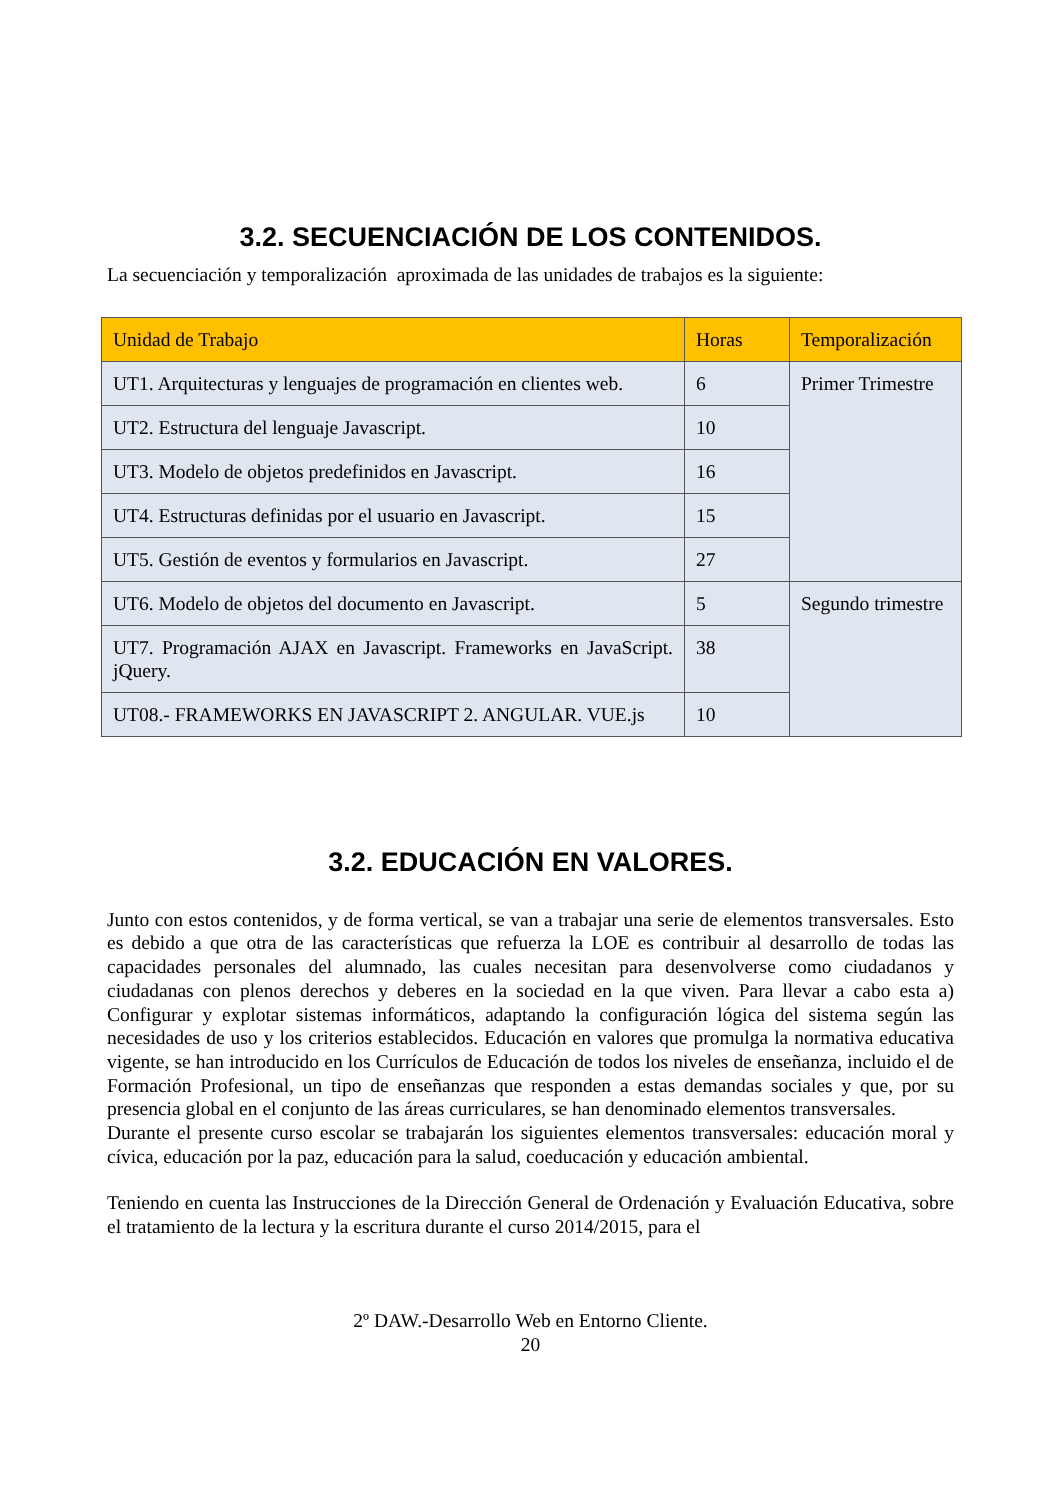3.2. SECUENCIACIÓN DE LOS CONTENIDOS.
La secuenciación y temporalización aproximada de las unidades de trabajos es la siguiente:
| Unidad de Trabajo | Horas | Temporalización |
| --- | --- | --- |
| UT1. Arquitecturas y lenguajes de programación en clientes web. | 6 | Primer Trimestre |
| UT2. Estructura del lenguaje Javascript. | 10 | |
| UT3. Modelo de objetos predefinidos en Javascript. | 16 | |
| UT4. Estructuras definidas por el usuario en Javascript. | 15 | |
| UT5. Gestión de eventos y formularios en Javascript. | 27 | |
| UT6. Modelo de objetos del documento en Javascript. | 5 | Segundo trimestre |
| UT7. Programación AJAX en Javascript. Frameworks en JavaScript. jQuery. | 38 | |
| UT08.- FRAMEWORKS EN JAVASCRIPT 2. ANGULAR. VUE.js | 10 | |
3.2. EDUCACIÓN EN VALORES.
Junto con estos contenidos, y de forma vertical, se van a trabajar una serie de elementos transversales. Esto es debido a que otra de las características que refuerza la LOE es contribuir al desarrollo de todas las capacidades personales del alumnado, las cuales necesitan para desenvolverse como ciudadanos y ciudadanas con plenos derechos y deberes en la sociedad en la que viven. Para llevar a cabo esta a) Configurar y explotar sistemas informáticos, adaptando la configuración lógica del sistema según las necesidades de uso y los criterios establecidos. Educación en valores que promulga la normativa educativa vigente, se han introducido en los Currículos de Educación de todos los niveles de enseñanza, incluido el de Formación Profesional, un tipo de enseñanzas que responden a estas demandas sociales y que, por su presencia global en el conjunto de las áreas curriculares, se han denominado elementos transversales.
Durante el presente curso escolar se trabajarán los siguientes elementos transversales: educación moral y cívica, educación por la paz, educación para la salud, coeducación y educación ambiental.
Teniendo en cuenta las Instrucciones de la Dirección General de Ordenación y Evaluación Educativa, sobre el tratamiento de la lectura y la escritura durante el curso 2014/2015, para el
2º DAW.-Desarrollo Web en Entorno Cliente.
20